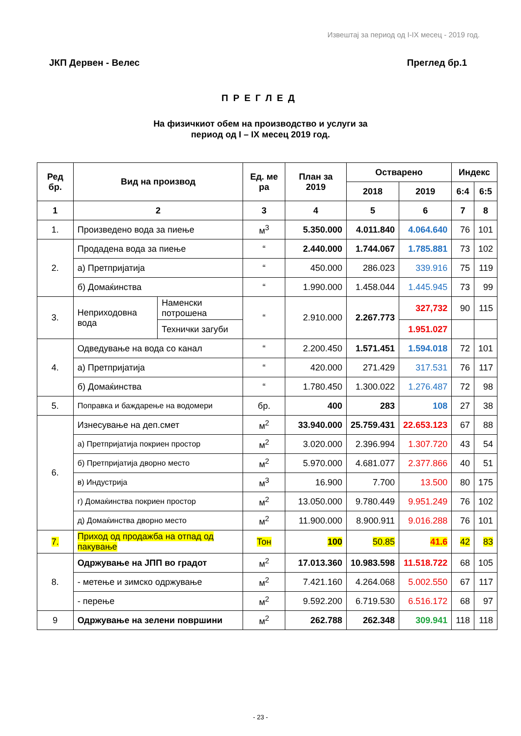Извештај за период од I-IX месец - 2019 год.
ЈКП Дервен - Велес Преглед бр.1
ПРЕГЛЕД
На физичкиот обем на производство и услуги за
период од I – IX месец 2019 год.
| Ред бр. | Вид на производ | | Ед. ме ра | План за 2019 | Остварено | | Индекс | |
| --- | --- | --- | --- | --- | --- | --- | --- | --- |
| | | | | | 2018 | 2019 | 6:4 | 6:5 |
| 1 | 2 | | 3 | 4 | 5 | 6 | 7 | 8 |
| 1. | Произведено вода за пиење | | м<sup>3</sup> | 5.350.000 | 4.011.840 | 4.064.640 | 76 | 101 |
| 2. | Продадена вода за пиење | | “ | 2.440.000 | 1.744.067 | 1.785.881 | 73 | 102 |
| | а) Претпријатија | | “ | 450.000 | 286.023 | 339.916 | 75 | 119 |
| | б) Домаќинства | | “ | 1.990.000 | 1.458.044 | 1.445.945 | 73 | 99 |
| 3. | Неприходовна вода | Наменски потрошена | “ | 2.910.000 | 2.267.773 | 327,732 | 90 | 115 |
| | | Технички загуби | | | | 1.951.027 | | |
| 4. | Одведување на вода со канал | | “ | 2.200.450 | 1.571.451 | 1.594.018 | 72 | 101 |
| | а) Претпријатија | | “ | 420.000 | 271.429 | 317.531 | 76 | 117 |
| | б) Домаќинства | | “ | 1.780.450 | 1.300.022 | 1.276.487 | 72 | 98 |
| 5. | Поправка и баждарење на водомери | | бр. | 400 | 283 | 108 | 27 | 38 |
| 6. | Изнесување на деп.смет | | м<sup>2</sup> | 33.940.000 | 25.759.431 | 22.653.123 | 67 | 88 |
| | а) Претпријатија покриен простор | | м<sup>2</sup> | 3.020.000 | 2.396.994 | 1.307.720 | 43 | 54 |
| | б) Претпријатија дворно место | | м<sup>2</sup> | 5.970.000 | 4.681.077 | 2.377.866 | 40 | 51 |
| | в) Индустрија | | м<sup>3</sup> | 16.900 | 7.700 | 13.500 | 80 | 175 |
| | г) Домаќинства покриен простор | | м<sup>2</sup> | 13.050.000 | 9.780.449 | 9.951.249 | 76 | 102 |
| | д) Домаќинства дворно место | | м<sup>2</sup> | 11.900.000 | 8.900.911 | 9.016.288 | 76 | 101 |
| 7. | Приход од продажба на отпад од пакување | | Тон | 100 | 50.85 | 41.6 | 42 | 83 |
| 8. | Одржување на ЈПП во градот | | м<sup>2</sup> | 17.013.360 | 10.983.598 | 11.518.722 | 68 | 105 |
| | - метење и зимско одржување | | м<sup>2</sup> | 7.421.160 | 4.264.068 | 5.002.550 | 67 | 117 |
| | - перење | | м<sup>2</sup> | 9.592.200 | 6.719.530 | 6.516.172 | 68 | 97 |
| 9 | Одржување на зелени површини | | м<sup>2</sup> | 262.788 | 262.348 | 309.941 | 118 | 118 |
- 23 -